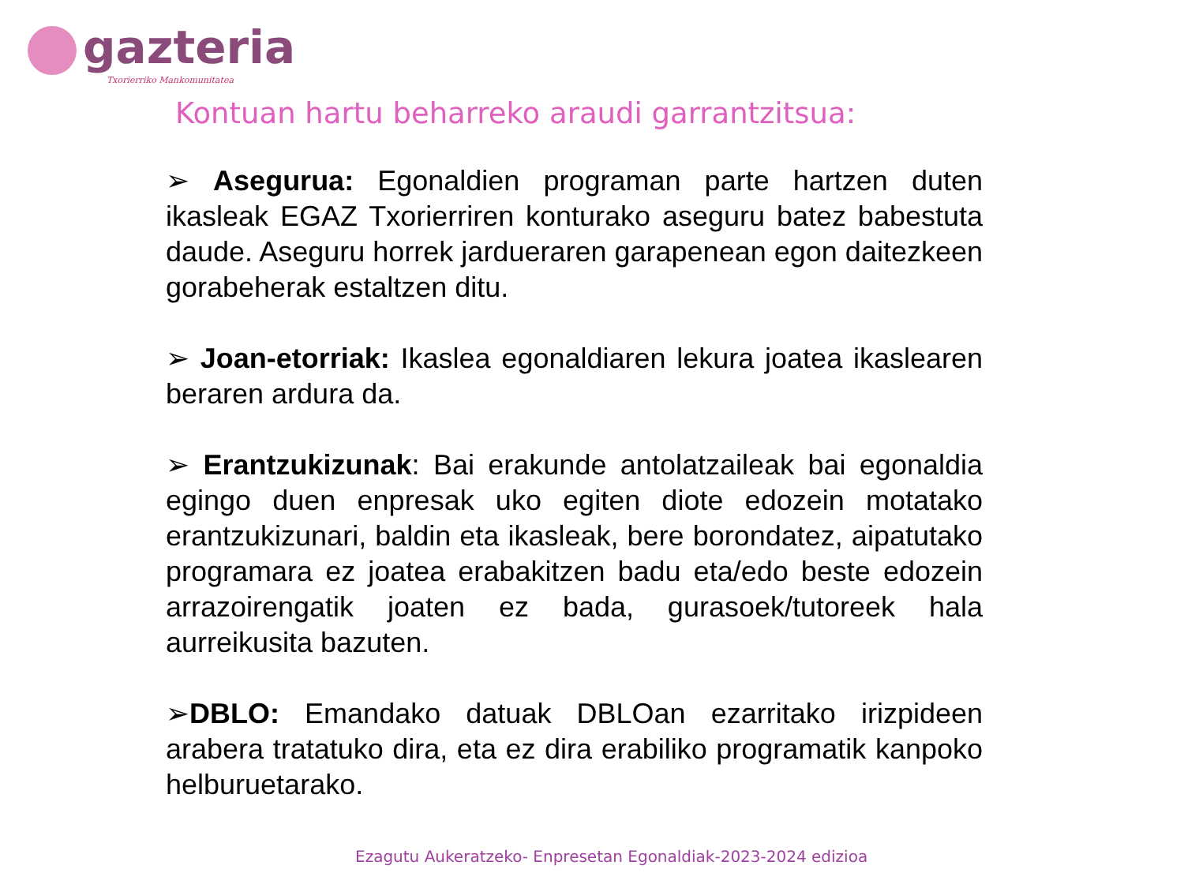gazteria
Txorierriko Mankomunitatea
Kontuan hartu beharreko araudi garrantzitsua:
➢ Asegurua: Egonaldien programan parte hartzen duten ikasleak EGAZ Txorierriren konturako aseguru batez babestuta daude. Aseguru horrek jardueraren garapenean egon daitezkeen gorabeherak estaltzen ditu.
➢ Joan-etorriak: Ikaslea egonaldiaren lekura joatea ikaslearen beraren ardura da.
➢ Erantzukizunak: Bai erakunde antolatzaileak bai egonaldia egingo duen enpresak uko egiten diote edozein motatako erantzukizunari, baldin eta ikasleak, bere borondatez, aipatutako programara ez joatea erabakitzen badu eta/edo beste edozein arrazoirengatik joaten ez bada, gurasoek/tutoreek hala aurreikusita bazuten.
➢DBLO: Emandako datuak DBLOan ezarritako irizpideen arabera tratatuko dira, eta ez dira erabiliko programatik kanpoko helburuetarako.
Ezagutu Aukeratzeko- Enpresetan Egonaldiak-2023-2024 edizioa